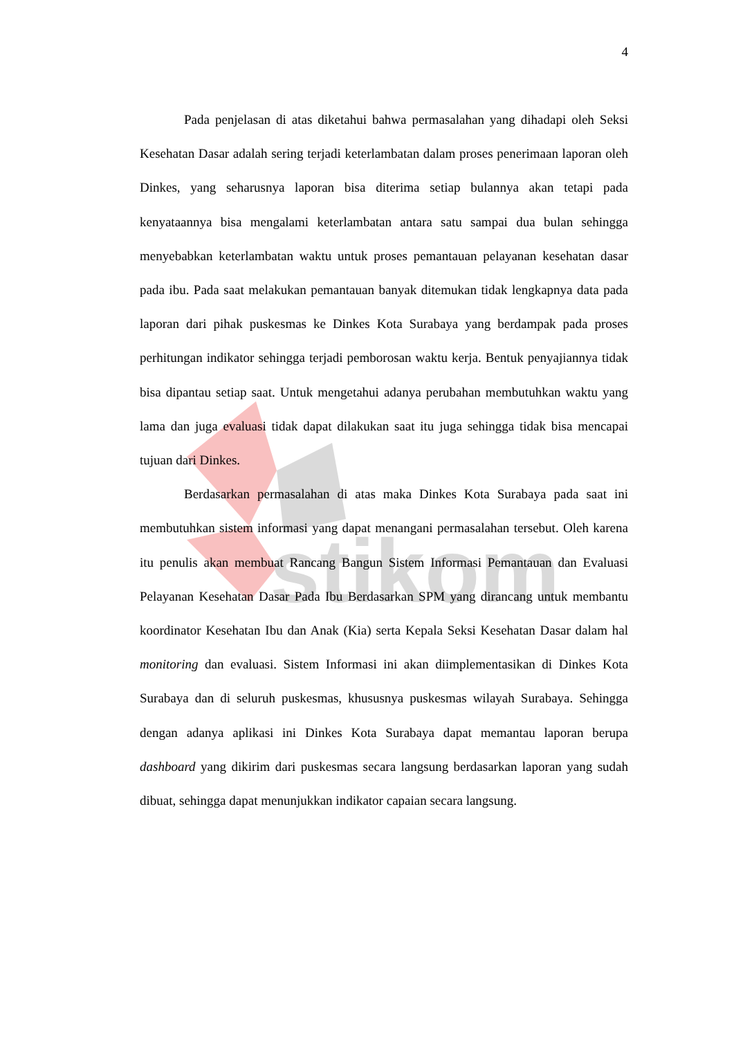stikom
4
Pada penjelasan di atas diketahui bahwa permasalahan yang dihadapi oleh Seksi Kesehatan Dasar adalah sering terjadi keterlambatan dalam proses penerimaan laporan oleh Dinkes, yang seharusnya laporan bisa diterima setiap bulannya akan tetapi pada kenyataannya bisa mengalami keterlambatan antara satu sampai dua bulan sehingga menyebabkan keterlambatan waktu untuk proses pemantauan pelayanan kesehatan dasar pada ibu. Pada saat melakukan pemantauan banyak ditemukan tidak lengkapnya data pada laporan dari pihak puskesmas ke Dinkes Kota Surabaya yang berdampak pada proses perhitungan indikator sehingga terjadi pemborosan waktu kerja. Bentuk penyajiannya tidak bisa dipantau setiap saat. Untuk mengetahui adanya perubahan membutuhkan waktu yang lama dan juga evaluasi tidak dapat dilakukan saat itu juga sehingga tidak bisa mencapai tujuan dari Dinkes.
Berdasarkan permasalahan di atas maka Dinkes Kota Surabaya pada saat ini membutuhkan sistem informasi yang dapat menangani permasalahan tersebut. Oleh karena itu penulis akan membuat Rancang Bangun Sistem Informasi Pemantauan dan Evaluasi Pelayanan Kesehatan Dasar Pada Ibu Berdasarkan SPM yang dirancang untuk membantu koordinator Kesehatan Ibu dan Anak (Kia) serta Kepala Seksi Kesehatan Dasar dalam hal monitoring dan evaluasi. Sistem Informasi ini akan diimplementasikan di Dinkes Kota Surabaya dan di seluruh puskesmas, khususnya puskesmas wilayah Surabaya. Sehingga dengan adanya aplikasi ini Dinkes Kota Surabaya dapat memantau laporan berupa dashboard yang dikirim dari puskesmas secara langsung berdasarkan laporan yang sudah dibuat, sehingga dapat menunjukkan indikator capaian secara langsung.